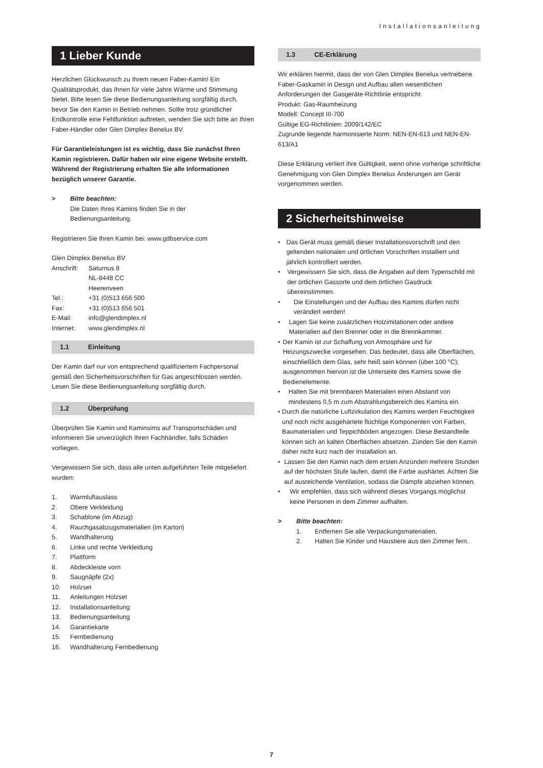Installationsanleitung
1 Lieber Kunde
Herzlichen Glückwunsch zu Ihrem neuen Faber-Kamin! Ein Qualitätsprodukt, das Ihnen für viele Jahre Wärme und Stimmung bietet. Bitte lesen Sie diese Bedienungsanleitung sorgfältig durch, bevor Sie den Kamin in Betrieb nehmen. Sollte trotz gründlicher Endkontrolle eine Fehlfunktion auftreten, wenden Sie sich bitte an Ihren Faber-Händler oder Glen Dimplex Benelux BV.
Für Garantieleistungen ist es wichtig, dass Sie zunächst Ihren Kamin registrieren. Dafür haben wir eine eigene Website erstellt. Während der Registrierung erhalten Sie alle Informationen bezüglich unserer Garantie.
> Bitte beachten:
Die Daten Ihres Kamins finden Sie in der
Bedienungsanleitung.
Registrieren Sie Ihren Kamin bei: www.gdbservice.com
Glen Dimplex Benelux BV
Anschrift:
Saturnus 8
NL-8448 CC
Heerenveen
Tel.: +31 (0)513 656 500
Fax: +31 (0)513 656 501
E-Mail: info@glendimplex.nl
Internet: www.glendimplex.nl
1.1 Einleitung
Der Kamin darf nur von entsprechend qualifiziertem Fachpersonal gemäß den Sicherheitsvorschriften für Gas angeschlossen werden. Lesen Sie diese Bedienungsanleitung sorgfältig durch.
1.2 Überprüfung
Überprüfen Sie Kamin und Kaminsims auf Transportschäden und informieren Sie unverzüglich Ihren Fachhändler, falls Schäden vorliegen.
Vergewissern Sie sich, dass alle unten aufgeführten Teile mitgeliefert wurden:
1. Warmluftauslass
2. Obere Verkleidung
3. Schablone (im Abzug)
4. Rauchgasabzugsmaterialien (im Karton)
5. Wandhalterung
6. Linke und rechte Verkleidung
7. Plattform
8. Abdeckleiste vorn
9. Saugnäpfe (2x)
10. Holzset
11. Anleitungen Holzset
12. Installationsanleitung
13. Bedienungsanleitung
14. Garantiekarte
15. Fernbedienung
16. Wandhalterung Fernbedienung
1.3 CE-Erklärung
Wir erklären hiermit, dass der von Glen Dimplex Benelux vertriebene Faber-Gaskamin in Design und Aufbau allen wesentlichen Anforderungen der Gasgeräte-Richtlinie entspricht.
Produkt: Gas-Raumheizung
Modell: Concept III-700
Gültige EG-Richtlinien: 2009/142/EC
Zugrunde liegende harmonisierte Norm: NEN-EN-613 und NEN-EN-613/A1
Diese Erklärung verliert ihre Gültigkeit, wenn ohne vorherige schriftliche Genehmigung von Glen Dimplex Benelux Änderungen am Gerät vorgenommen werden.
2 Sicherheitshinweise
• Das Gerät muss gemäß dieser Installationsvorschrift und den geltenden nationalen und örtlichen Vorschriften installiert und jährlich kontrolliert werden.
• Vergewissern Sie sich, dass die Angaben auf dem Typenschild mit der örtlichen Gassorte und dem örtlichen Gasdruck übereinstimmen.
• Die Einstellungen und der Aufbau des Kamins dürfen nicht verändert werden!
• Lagen Sie keine zusätzlichen Holzimitationen oder andere Materialien auf den Brenner oder in die Brennkammer.
• Der Kamin ist zur Schaffung von Atmosphäre und für Heizungszwecke vorgesehen. Das bedeutet, dass alle Oberflächen, einschließlich dem Glas, sehr heiß sein können (über 100 °C); ausgenommen hiervon ist die Unterseite des Kamins sowie die Bedienelemente.
• Halten Sie mit brennbaren Materialien einen Abstand von mindestens 0,5 m zum Abstrahlungsbereich des Kamins ein.
• Durch die natürliche Luftzirkulation des Kamins werden Feuchtigkeit und noch nicht ausgehärtete flüchtige Komponenten von Farben, Baumaterialien und Teppichböden angezogen. Diese Bestandteile können sich an kalten Oberflächen absetzen. Zünden Sie den Kamin daher nicht kurz nach der Installation an.
• Lassen Sie den Kamin nach dem ersten Anzünden mehrere Stunden auf der höchsten Stufe laufen, damit die Farbe aushärtet. Achten Sie auf ausreichende Ventilation, sodass die Dämpfe abziehen können.
• Wir empfehlen, dass sich während dieses Vorgangs möglichst keine Personen in dem Zimmer aufhalten.
> Bitte beachten:
1. Entfernen Sie alle Verpackungsmaterialien.
2. Halten Sie Kinder und Haustiere aus den Zimmer fern.
7